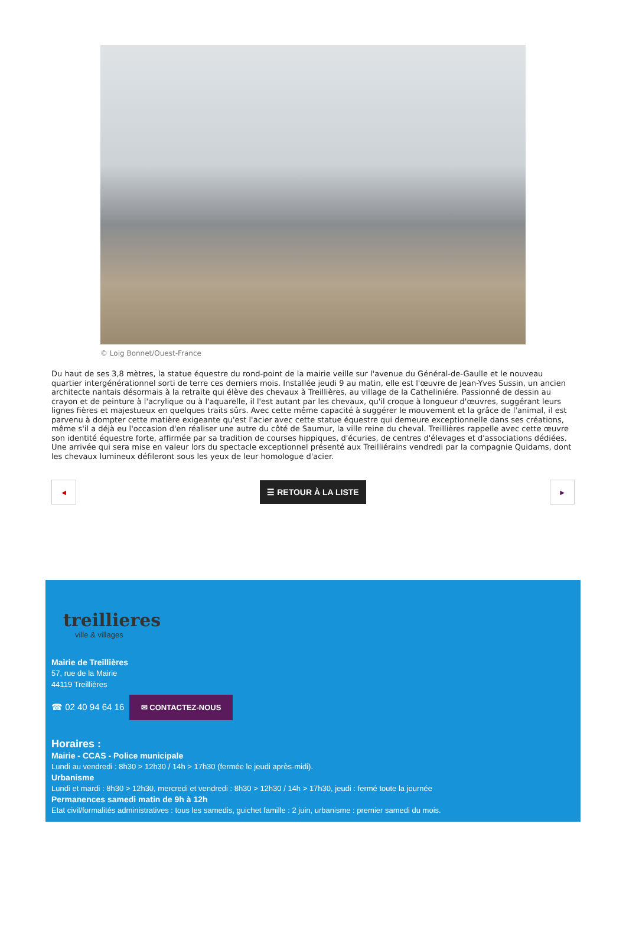© Loig Bonnet/Ouest-France
Du haut de ses 3,8 mètres, la statue équestre du rond-point de la mairie veille sur l'avenue du Général-de-Gaulle et le nouveau quartier intergénérationnel sorti de terre ces derniers mois. Installée jeudi 9 au matin, elle est l'œuvre de Jean-Yves Sussin, un ancien architecte nantais désormais à la retraite qui élève des chevaux à Treillières, au village de la Catheliniére. Passionné de dessin au crayon et de peinture à l'acrylique ou à l'aquarelle, il l'est autant par les chevaux, qu'il croque à longueur d'œuvres, suggérant leurs lignes fières et majestueux en quelques traits sûrs. Avec cette même capacité à suggérer le mouvement et la grâce de l'animal, il est parvenu à dompter cette matière exigeante qu'est l'acier avec cette statue équestre qui demeure exceptionnelle dans ses créations, même s'il a déjà eu l'occasion d'en réaliser une autre du côté de Saumur, la ville reine du cheval. Treillières rappelle avec cette œuvre son identité équestre forte, affirmée par sa tradition de courses hippiques, d'écuries, de centres d'élevages et d'associations dédiées. Une arrivée qui sera mise en valeur lors du spectacle exceptionnel présenté aux Treilliérains vendredi par la compagnie Quidams, dont les chevaux lumineux défileront sous les yeux de leur homologue d'acier.
◀
☰ RETOUR À LA LISTE
▶
treillieres
ville & villages
Mairie de Treillières
57, rue de la Mairie
44119 Treillières
☎ 02 40 94 64 16 ✉ CONTACTEZ-NOUS
Horaires :
Mairie - CCAS - Police municipale
Lundi au vendredi : 8h30 > 12h30 / 14h > 17h30 (fermée le jeudi après-midi).
Urbanisme
Lundi et mardi : 8h30 > 12h30, mercredi et vendredi : 8h30 > 12h30 / 14h > 17h30, jeudi : fermé toute la journée
Permanences samedi matin de 9h à 12h
Etat civil/formalités administratives : tous les samedis, guichet famille : 2 juin, urbanisme : premier samedi du mois.